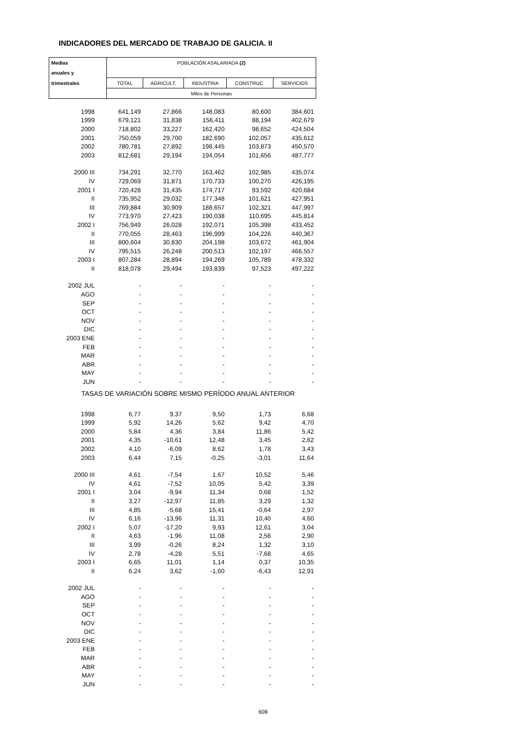INDICADORES DEL MERCADO DE TRABAJO DE GALICIA. II
| Medias | POBLACIÓN ASALARIADA (2) | | | | |
| --- | --- | --- | --- | --- | --- |
| anuales y | | | | | |
| trimestrales | TOTAL | AGRICULT. | INDUSTRIA | CONSTRUC. | SERVICIOS |
| | Miles de Personas | | | | |
| 1998 | 641,149 | 27,866 | 148,083 | 80,600 | 384,601 |
| 1999 | 679,121 | 31,838 | 156,411 | 88,194 | 402,679 |
| 2000 | 718,802 | 33,227 | 162,420 | 98,652 | 424,504 |
| 2001 | 750,059 | 29,700 | 182,690 | 102,057 | 435,612 |
| 2002 | 780,781 | 27,892 | 198,445 | 103,873 | 450,570 |
| 2003 | 812,681 | 29,194 | 194,054 | 101,656 | 487,777 |
| 2000 III | 734,291 | 32,770 | 163,462 | 102,985 | 435,074 |
| IV | 729,069 | 31,871 | 170,733 | 100,270 | 426,195 |
| 2001 I | 720,428 | 31,435 | 174,717 | 93,592 | 420,684 |
| II | 735,952 | 29,032 | 177,348 | 101,621 | 427,951 |
| III | 769,884 | 30,909 | 188,657 | 102,321 | 447,997 |
| IV | 773,970 | 27,423 | 190,038 | 110,695 | 445,814 |
| 2002 I | 756,949 | 26,028 | 192,071 | 105,398 | 433,452 |
| II | 770,055 | 28,463 | 196,999 | 104,226 | 440,367 |
| III | 800,604 | 30,830 | 204,198 | 103,672 | 461,904 |
| IV | 795,515 | 26,248 | 200,513 | 102,197 | 466,557 |
| 2003 I | 807,284 | 28,894 | 194,269 | 105,789 | 478,332 |
| II | 818,078 | 29,494 | 193,839 | 97,523 | 497,222 |
| 2002 JUL | - | - | - | - | - |
| AGO | - | - | - | - | - |
| SEP | - | - | - | - | - |
| OCT | - | - | - | - | - |
| NOV | - | - | - | - | - |
| DIC | - | - | - | - | - |
| 2003 ENE | - | - | - | - | - |
| FEB | - | - | - | - | - |
| MAR | - | - | - | - | - |
| ABR | - | - | - | - | - |
| MAY | - | - | - | - | - |
| JUN | - | - | - | - | - |
| TASAS DE VARIACIÓN SOBRE MISMO PERÍODO ANUAL ANTERIOR | | | | | |
| 1998 | 6,77 | 9,37 | 9,50 | 1,73 | 6,68 |
| 1999 | 5,92 | 14,26 | 5,62 | 9,42 | 4,70 |
| 2000 | 5,84 | 4,36 | 3,84 | 11,86 | 5,42 |
| 2001 | 4,35 | -10,61 | 12,48 | 3,45 | 2,62 |
| 2002 | 4,10 | -6,09 | 8,62 | 1,78 | 3,43 |
| 2003 | 6,44 | 7,15 | -0,25 | -3,01 | 11,64 |
| 2000 III | 4,61 | -7,54 | 1,67 | 10,52 | 5,46 |
| IV | 4,61 | -7,52 | 10,05 | 5,42 | 3,39 |
| 2001 I | 3,04 | -9,94 | 11,34 | 0,68 | 1,52 |
| II | 3,27 | -12,97 | 11,85 | 3,29 | 1,32 |
| III | 4,85 | -5,68 | 15,41 | -0,64 | 2,97 |
| IV | 6,16 | -13,96 | 11,31 | 10,40 | 4,60 |
| 2002 I | 5,07 | -17,20 | 9,93 | 12,61 | 3,04 |
| II | 4,63 | -1,96 | 11,08 | 2,56 | 2,90 |
| III | 3,99 | -0,26 | 8,24 | 1,32 | 3,10 |
| IV | 2,78 | -4,28 | 5,51 | -7,68 | 4,65 |
| 2003 I | 6,65 | 11,01 | 1,14 | 0,37 | 10,35 |
| II | 6,24 | 3,62 | -1,60 | -6,43 | 12,91 |
| 2002 JUL | - | - | - | - | - |
| AGO | - | - | - | - | - |
| SEP | - | - | - | - | - |
| OCT | - | - | - | - | - |
| NOV | - | - | - | - | - |
| DIC | - | - | - | - | - |
| 2003 ENE | - | - | - | - | - |
| FEB | - | - | - | - | - |
| MAR | - | - | - | - | - |
| ABR | - | - | - | - | - |
| MAY | - | - | - | - | - |
| JUN | - | - | - | - | - |
608